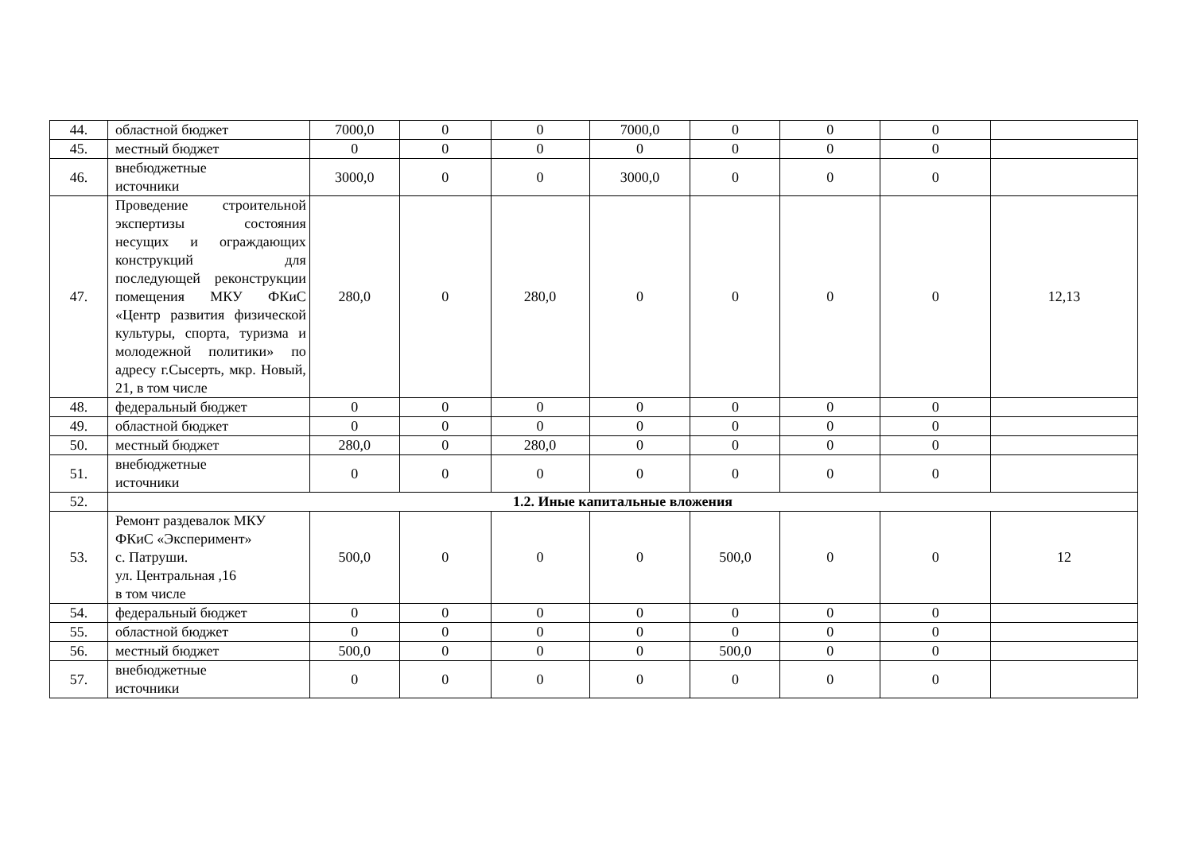| 44. | областной бюджет | 7000,0 | 0 | 0 | 7000,0 | 0 | 0 | 0 | |
| 45. | местный бюджет | 0 | 0 | 0 | 0 | 0 | 0 | 0 | |
| 46. | внебюджетные источники | 3000,0 | 0 | 0 | 3000,0 | 0 | 0 | 0 | |
| 47. | Проведение строительной экспертизы состояния несущих и ограждающих конструкций для последующей реконструкции помещения МКУ ФКиС «Центр развития физической культуры, спорта, туризма и молодежной политики» по адресу г.Сысерть, мкр. Новый, 21, в том числе | 280,0 | 0 | 280,0 | 0 | 0 | 0 | 0 | 12,13 |
| 48. | федеральный бюджет | 0 | 0 | 0 | 0 | 0 | 0 | 0 | |
| 49. | областной бюджет | 0 | 0 | 0 | 0 | 0 | 0 | 0 | |
| 50. | местный бюджет | 280,0 | 0 | 280,0 | 0 | 0 | 0 | 0 | |
| 51. | внебюджетные источники | 0 | 0 | 0 | 0 | 0 | 0 | 0 | |
| 52. | 1.2. Иные капитальные вложения | | | | | | | | |
| 53. | Ремонт раздевалок МКУ ФКиС «Эксперимент» с. Патруши. ул. Центральная ,16 в том числе | 500,0 | 0 | 0 | 0 | 500,0 | 0 | 0 | 12 |
| 54. | федеральный бюджет | 0 | 0 | 0 | 0 | 0 | 0 | 0 | |
| 55. | областной бюджет | 0 | 0 | 0 | 0 | 0 | 0 | 0 | |
| 56. | местный бюджет | 500,0 | 0 | 0 | 0 | 500,0 | 0 | 0 | |
| 57. | внебюджетные источники | 0 | 0 | 0 | 0 | 0 | 0 | 0 | |